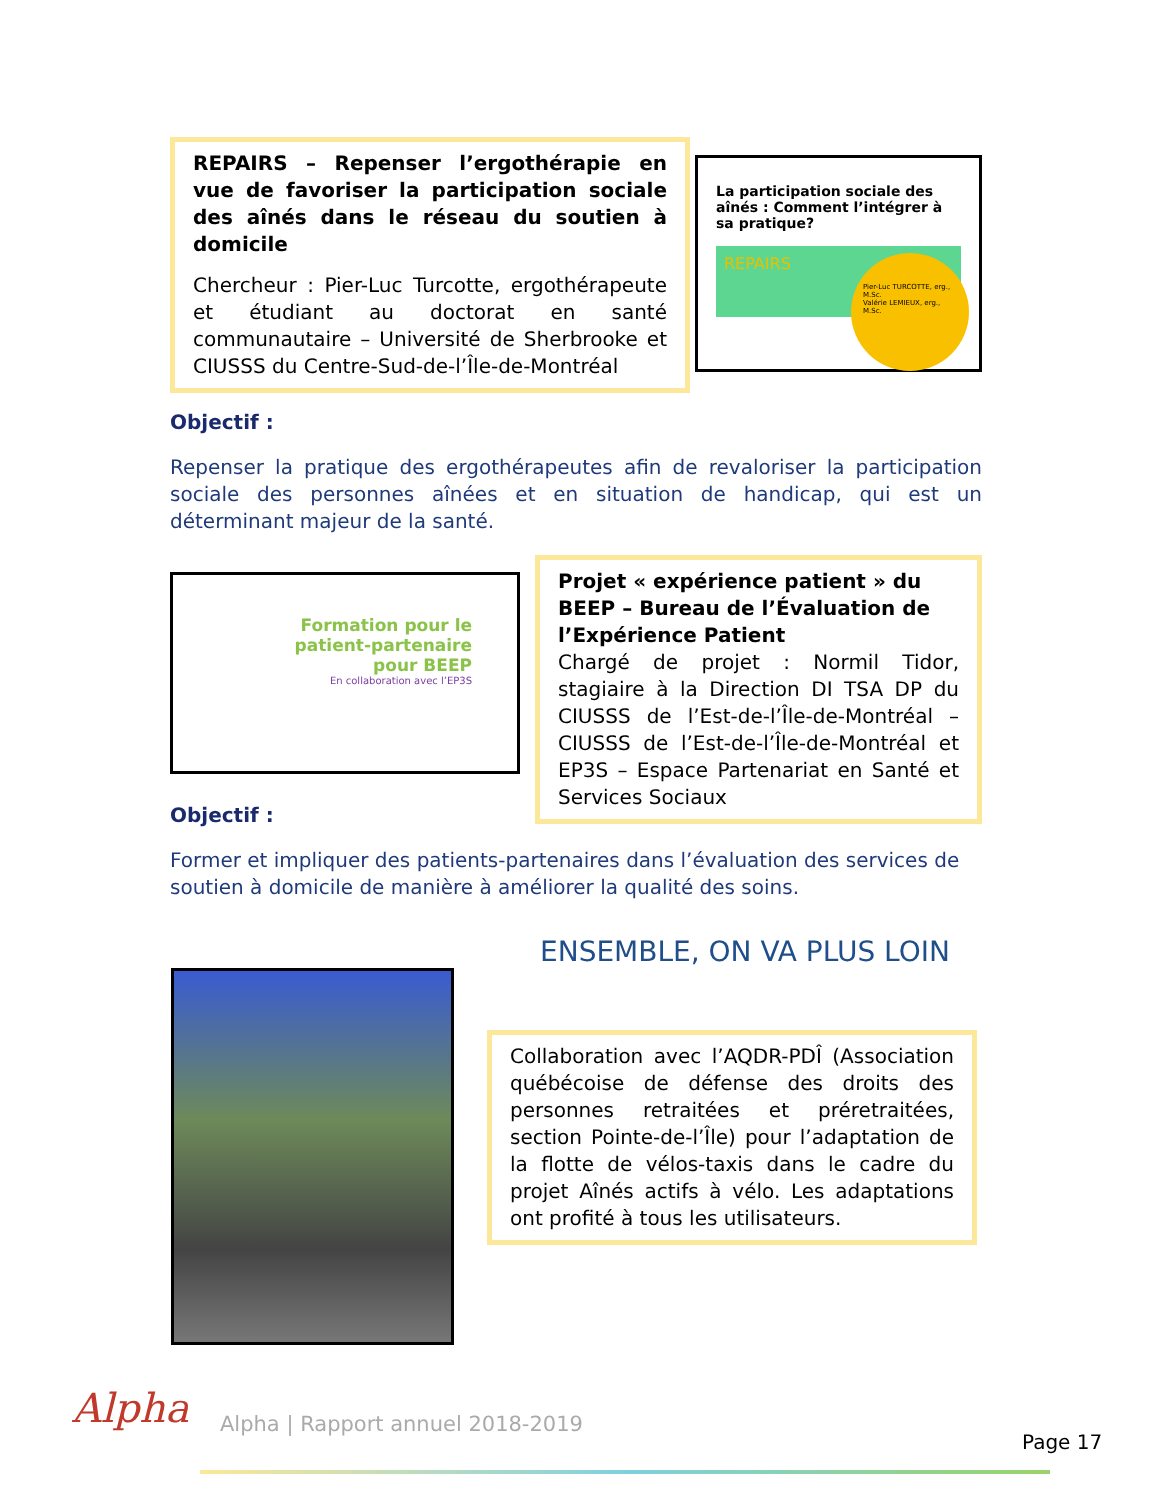REPAIRS – Repenser l’ergothérapie en vue de favoriser la participation sociale des aînés dans le réseau du soutien à domicile
Chercheur : Pier-Luc Turcotte, ergothérapeute et étudiant au doctorat en santé communautaire – Université de Sherbrooke et CIUSSS du Centre-Sud-de-l’Île-de-Montréal
La participation sociale des aînés : Comment l’intégrer à sa pratique?
REPAIRS
Pier-Luc TURCOTTE, erg., M.Sc.
Valérie LEMIEUX, erg., M.Sc.
Objectif :
Repenser la pratique des ergothérapeutes afin de revaloriser la participation sociale des personnes aînées et en situation de handicap, qui est un déterminant majeur de la santé.
Formation pour le patient-partenaire pour BEEP
En collaboration avec l’EP3S
Projet « expérience patient » du BEEP – Bureau de l’Évaluation de l’Expérience Patient
Chargé de projet : Normil Tidor, stagiaire à la Direction DI TSA DP du CIUSSS de l’Est-de-l’Île-de-Montréal – CIUSSS de l’Est-de-l’Île-de-Montréal et EP3S – Espace Partenariat en Santé et Services Sociaux
Objectif :
Former et impliquer des patients-partenaires dans l’évaluation des services de soutien à domicile de manière à améliorer la qualité des soins.
ENSEMBLE, ON VA PLUS LOIN
Collaboration avec l’AQDR-PDÎ (Association québécoise de défense des droits des personnes retraitées et préretraitées, section Pointe-de-l’Île) pour l’adaptation de la flotte de vélos-taxis dans le cadre du projet Aînés actifs à vélo. Les adaptations ont profité à tous les utilisateurs.
Alpha
Alpha | Rapport annuel 2018-2019
Page 17